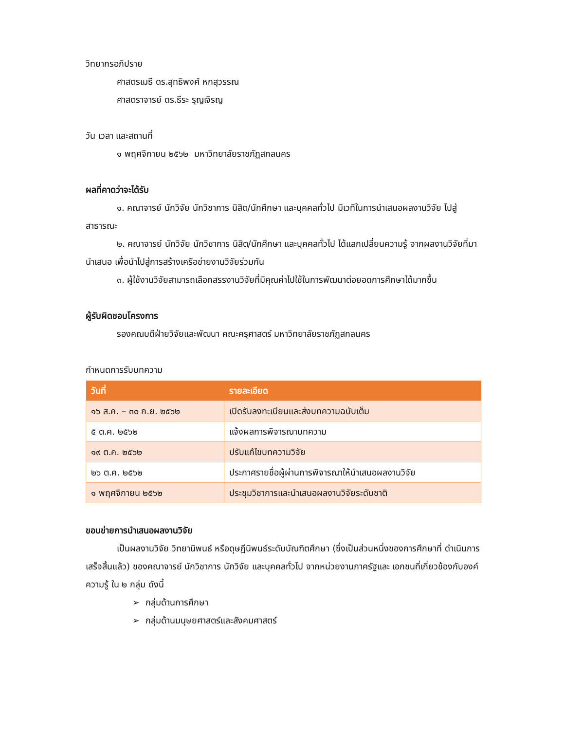วิทยากรอภิปราย
ศาสตรเมธี ดร.สุทธิพงศ์ หกสุวรรณ
ศาสตราจารย์ ดร.ธีระ รุญเจิรญ
วัน เวลา และสถานที่
๑ พฤศจิกายน ๒๕๖๒ มหาวิทยาลัยราชภัฏสกลนคร
ผลที่คาดว่าจะได้รับ
๑. คณาจารย์ นักวิจัย นักวิชาการ นิสิต/นักศึกษา และบุคคลทั่วไป มีเวทีในการนำเสนอผลงานวิจัย ไปสู่สาธารณะ
๒. คณาจารย์ นักวิจัย นักวิชาการ นิสิต/นักศึกษา และบุคคลทั่วไป ได้แลกเปลี่ยนความรู้ จากผลงานวิจัยที่มานำเสนอ เพื่อนำไปสู่การสร้างเครือข่ายงานวิจัยร่วมกัน
๓. ผู้ใช้งานวิจัยสามารถเลือกสรรงานวิจัยที่มีคุณค่าไปใช้ในการพัฒนาต่อยอดการศึกษาได้มากขึ้น
ผู้รับผิดชอบโครงการ
รองคณบดีฝ่ายวิจัยและพัฒนา คณะครุศาสตร์ มหาวิทยาลัยราชภัฏสกลนคร
กำหนดการรับบทความ
| วันที่ | รายละเอียด |
| --- | --- |
| ๑๖ ส.ค. – ๓๐ ก.ย. ๒๕๖๒ | เปิดรับลงทะเบียนและส่งบทความฉบับเต็ม |
| ๕ ต.ค. ๒๕๖๒ | แจ้งผลการพิจารณาบทความ |
| ๑๙ ต.ค. ๒๕๖๒ | ปรับแก้ไขบทความวิจัย |
| ๒๖ ต.ค. ๒๕๖๒ | ประกาศรายชื่อผู้ผ่านการพิจารณาให้นำเสนอผลงานวิจัย |
| ๑ พฤศจิกายน ๒๕๖๒ | ประชุมวิชาการและนำเสนอผลงานวิจัยระดับชาติ |
ขอบข่ายการนำเสนอผลงานวิจัย
เป็นผลงานวิจัย วิทยานิพนธ์ หรือดุษฎีนิพนธ์ระดับบัณฑิตศึกษา (ซึ่งเป็นส่วนหนึ่งของการศึกษาที่ ดำเนินการเสร็จสิ้นแล้ว) ของคณาจารย์ นักวิชาการ นักวิจัย และบุคคลทั่วไป จากหน่วยงานภาครัฐและ เอกชนที่เกี่ยวข้องกับองค์ความรู้ ใน ๒ กลุ่ม ดังนี้
➢ กลุ่มด้านการศึกษา
➢ กลุ่มด้านมนุษยศาสตร์และสังคมศาสตร์